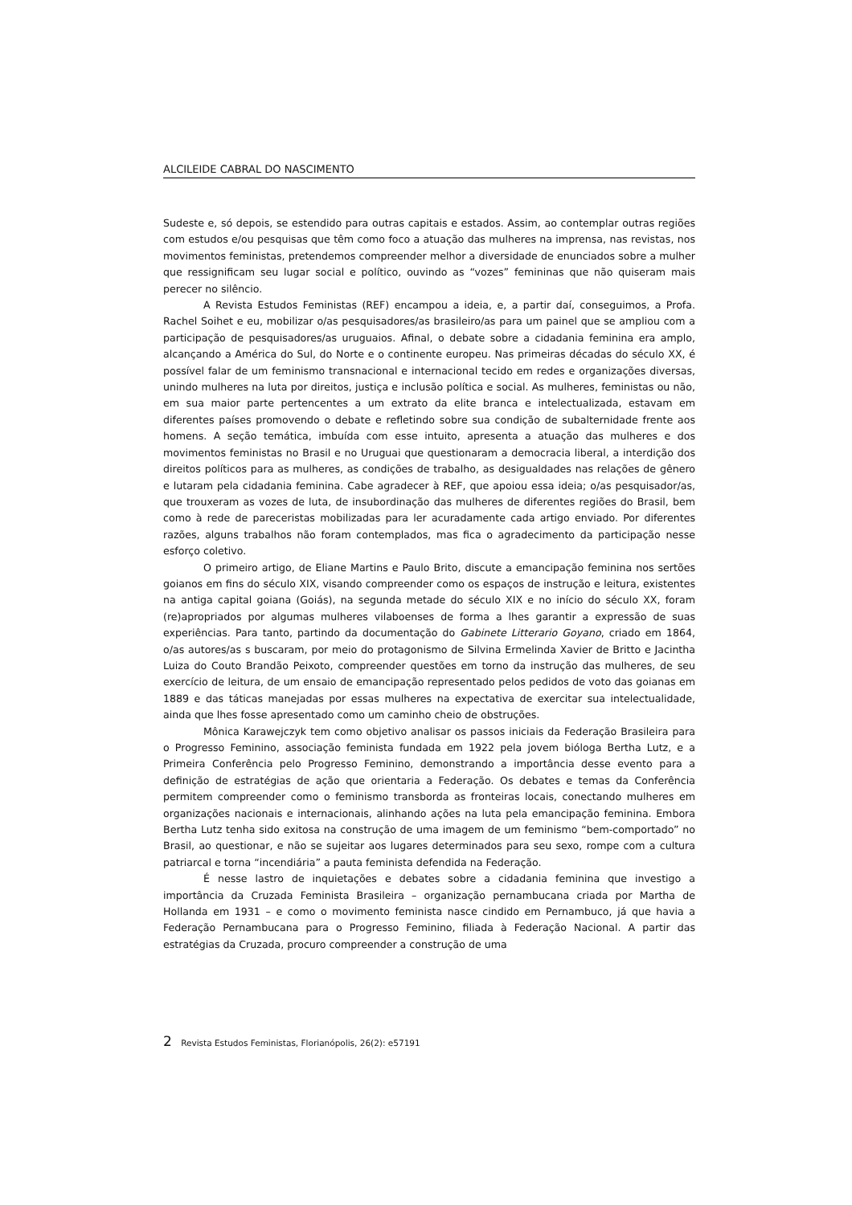ALCILEIDE CABRAL DO NASCIMENTO
Sudeste e, só depois, se estendido para outras capitais e estados. Assim, ao contemplar outras regiões com estudos e/ou pesquisas que têm como foco a atuação das mulheres na imprensa, nas revistas, nos movimentos feministas, pretendemos compreender melhor a diversidade de enunciados sobre a mulher que ressignificam seu lugar social e político, ouvindo as “vozes” femininas que não quiseram mais perecer no silêncio.
A Revista Estudos Feministas (REF) encampou a ideia, e, a partir daí, conseguimos, a Profa. Rachel Soihet e eu, mobilizar o/as pesquisadores/as brasileiro/as para um painel que se ampliou com a participação de pesquisadores/as uruguaios. Afinal, o debate sobre a cidadania feminina era amplo, alcançando a América do Sul, do Norte e o continente europeu. Nas primeiras décadas do século XX, é possível falar de um feminismo transnacional e internacional tecido em redes e organizações diversas, unindo mulheres na luta por direitos, justiça e inclusão política e social. As mulheres, feministas ou não, em sua maior parte pertencentes a um extrato da elite branca e intelectualizada, estavam em diferentes países promovendo o debate e refletindo sobre sua condição de subalternidade frente aos homens. A seção temática, imbuída com esse intuito, apresenta a atuação das mulheres e dos movimentos feministas no Brasil e no Uruguai que questionaram a democracia liberal, a interdição dos direitos políticos para as mulheres, as condições de trabalho, as desigualdades nas relações de gênero e lutaram pela cidadania feminina. Cabe agradecer à REF, que apoiou essa ideia; o/as pesquisador/as, que trouxeram as vozes de luta, de insubordinação das mulheres de diferentes regiões do Brasil, bem como à rede de pareceristas mobilizadas para ler acuradamente cada artigo enviado. Por diferentes razões, alguns trabalhos não foram contemplados, mas fica o agradecimento da participação nesse esforço coletivo.
O primeiro artigo, de Eliane Martins e Paulo Brito, discute a emancipação feminina nos sertões goianos em fins do século XIX, visando compreender como os espaços de instrução e leitura, existentes na antiga capital goiana (Goiás), na segunda metade do século XIX e no início do século XX, foram (re)apropriados por algumas mulheres vilaboenses de forma a lhes garantir a expressão de suas experiências. Para tanto, partindo da documentação do Gabinete Litterario Goyano, criado em 1864, o/as autores/as s buscaram, por meio do protagonismo de Silvina Ermelinda Xavier de Britto e Jacintha Luiza do Couto Brandão Peixoto, compreender questões em torno da instrução das mulheres, de seu exercício de leitura, de um ensaio de emancipação representado pelos pedidos de voto das goianas em 1889 e das táticas manejadas por essas mulheres na expectativa de exercitar sua intelectualidade, ainda que lhes fosse apresentado como um caminho cheio de obstruções.
Mônica Karawejczyk tem como objetivo analisar os passos iniciais da Federação Brasileira para o Progresso Feminino, associação feminista fundada em 1922 pela jovem bióloga Bertha Lutz, e a Primeira Conferência pelo Progresso Feminino, demonstrando a importância desse evento para a definição de estratégias de ação que orientaria a Federação. Os debates e temas da Conferência permitem compreender como o feminismo transborda as fronteiras locais, conectando mulheres em organizações nacionais e internacionais, alinhando ações na luta pela emancipação feminina. Embora Bertha Lutz tenha sido exitosa na construção de uma imagem de um feminismo “bem-comportado” no Brasil, ao questionar, e não se sujeitar aos lugares determinados para seu sexo, rompe com a cultura patriarcal e torna “incendiária” a pauta feminista defendida na Federação.
É nesse lastro de inquietações e debates sobre a cidadania feminina que investigo a importância da Cruzada Feminista Brasileira – organização pernambucana criada por Martha de Hollanda em 1931 – e como o movimento feminista nasce cindido em Pernambuco, já que havia a Federação Pernambucana para o Progresso Feminino, filiada à Federação Nacional. A partir das estratégias da Cruzada, procuro compreender a construção de uma
2 Revista Estudos Feministas, Florianópolis, 26(2): e57191